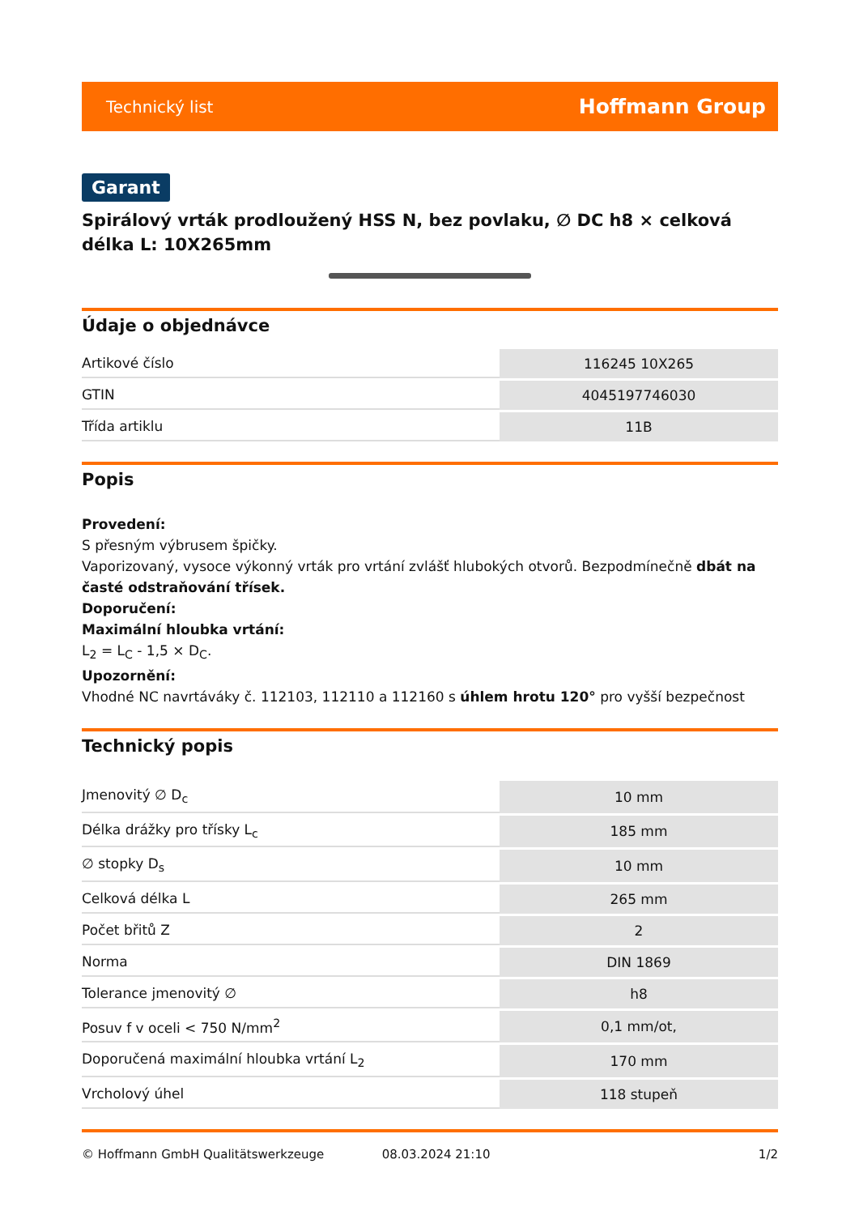Technický list Hoffmann Group
Garant
Spirálový vrták prodloužený HSS N, bez povlaku, ∅ DC h8 × celková délka L: 10X265mm
Údaje o objednávce
| Artikové číslo | 116245 10X265 |
| GTIN | 4045197746030 |
| Třída artiklu | 11B |
Popis
Provedení:
S přesným výbrusem špičky.
Vaporizovaný, vysoce výkonný vrták pro vrtání zvlášť hlubokých otvorů. Bezpodmínečně dbát na časté odstraňování třísek.
Doporučení:
Maximální hloubka vrtání:
L<sub>2</sub> = L<sub>C</sub> - 1,5 × D<sub>C</sub>.
Upozornění:
Vhodné NC navrtáváky č. 112103, 112110 a 112160 s úhlem hrotu 120° pro vyšší bezpečnost
Technický popis
| Jmenovitý ∅ D<sub>c</sub> | 10 mm |
| Délka drážky pro třísky L<sub>c</sub> | 185 mm |
| ∅ stopky D<sub>s</sub> | 10 mm |
| Celková délka L | 265 mm |
| Počet břitů Z | 2 |
| Norma | DIN 1869 |
| Tolerance jmenovitý ∅ | h8 |
| Posuv f v oceli < 750 N/mm<sup>2</sup> | 0,1 mm/ot, |
| Doporučená maximální hloubka vrtání L<sub>2</sub> | 170 mm |
| Vrcholový úhel | 118 stupeň |
© Hoffmann GmbH Qualitätswerkzeuge 08.03.2024 21:10 1/2